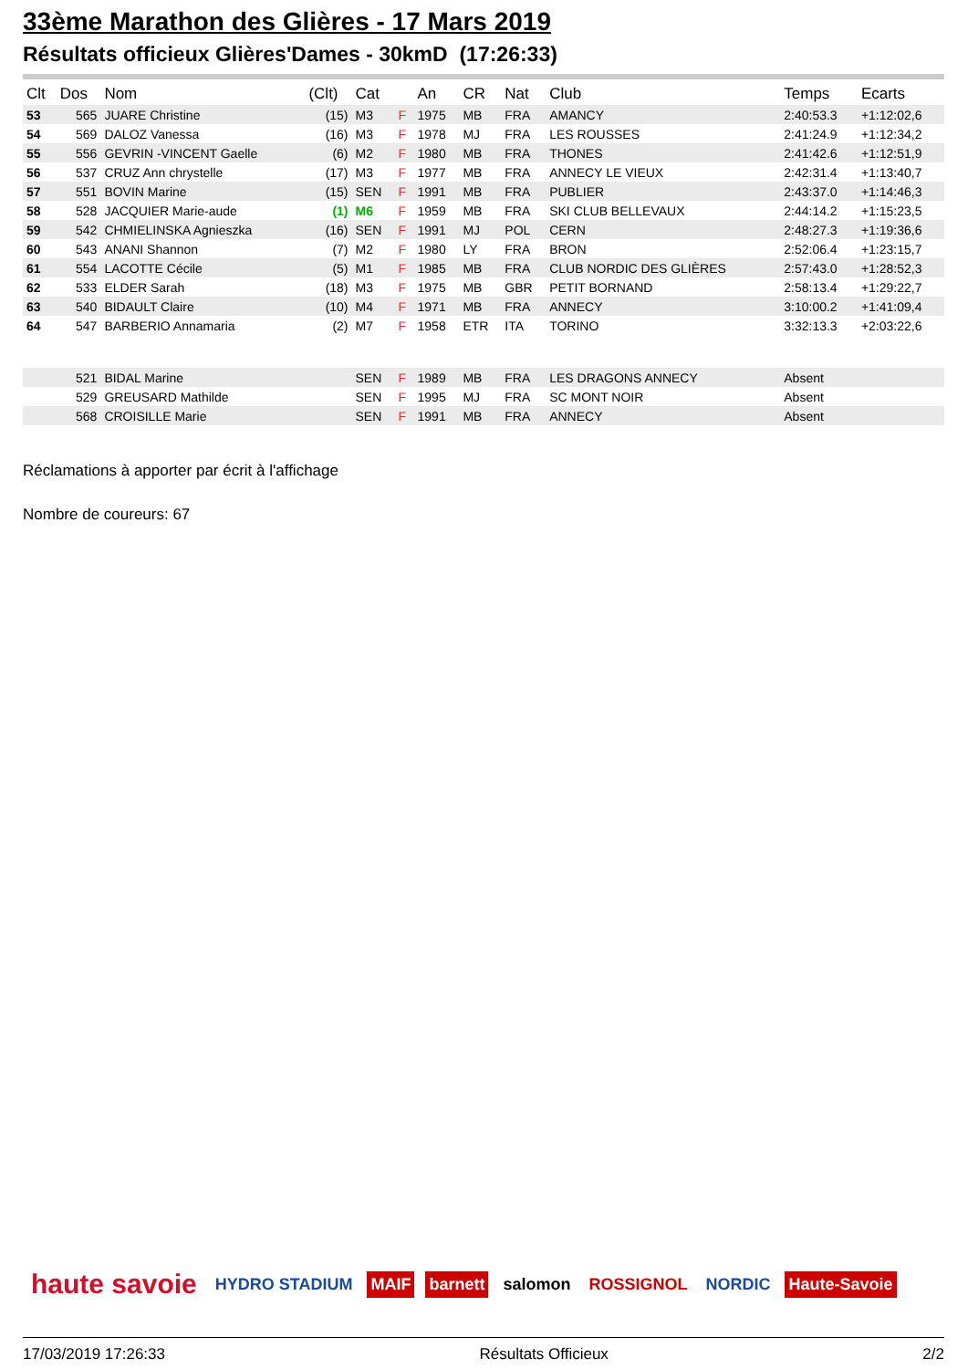33ème Marathon des Glières - 17 Mars 2019
Résultats officieux Glières'Dames - 30kmD (17:26:33)
| Clt | Dos | Nom | (Clt) | Cat | | An | CR | Nat | Club | Temps | Ecarts |
| --- | --- | --- | --- | --- | --- | --- | --- | --- | --- | --- | --- |
| 53 | 565 | JUARE Christine | (15) | M3 | F | 1975 | MB | FRA | AMANCY | 2:40:53.3 | +1:12:02,6 |
| 54 | 569 | DALOZ Vanessa | (16) | M3 | F | 1978 | MJ | FRA | LES ROUSSES | 2:41:24.9 | +1:12:34,2 |
| 55 | 556 | GEVRIN -VINCENT Gaelle | (6) | M2 | F | 1980 | MB | FRA | THONES | 2:41:42.6 | +1:12:51,9 |
| 56 | 537 | CRUZ Ann chrystelle | (17) | M3 | F | 1977 | MB | FRA | ANNECY LE VIEUX | 2:42:31.4 | +1:13:40,7 |
| 57 | 551 | BOVIN Marine | (15) | SEN | F | 1991 | MB | FRA | PUBLIER | 2:43:37.0 | +1:14:46,3 |
| 58 | 528 | JACQUIER Marie-aude | (1) | M6 | F | 1959 | MB | FRA | SKI CLUB BELLEVAUX | 2:44:14.2 | +1:15:23,5 |
| 59 | 542 | CHMIELINSKA Agnieszka | (16) | SEN | F | 1991 | MJ | POL | CERN | 2:48:27.3 | +1:19:36,6 |
| 60 | 543 | ANANI Shannon | (7) | M2 | F | 1980 | LY | FRA | BRON | 2:52:06.4 | +1:23:15,7 |
| 61 | 554 | LACOTTE Cécile | (5) | M1 | F | 1985 | MB | FRA | CLUB NORDIC DES GLIÈRES | 2:57:43.0 | +1:28:52,3 |
| 62 | 533 | ELDER Sarah | (18) | M3 | F | 1975 | MB | GBR | PETIT BORNAND | 2:58:13.4 | +1:29:22,7 |
| 63 | 540 | BIDAULT Claire | (10) | M4 | F | 1971 | MB | FRA | ANNECY | 3:10:00.2 | +1:41:09,4 |
| 64 | 547 | BARBERIO Annamaria | (2) | M7 | F | 1958 | ETR | ITA | TORINO | 3:32:13.3 | +2:03:22,6 |
| | 521 | BIDAL Marine | | SEN | F | 1989 | MB | FRA | LES DRAGONS ANNECY | Absent | |
| | 529 | GREUSARD Mathilde | | SEN | F | 1995 | MJ | FRA | SC MONT NOIR | Absent | |
| | 568 | CROISILLE Marie | | SEN | F | 1991 | MB | FRA | ANNECY | Absent | |
Réclamations à apporter par écrit à l'affichage
Nombre de coureurs: 67
haute savoie HYDRO STADIUM MAIF barnett salomon ROSSIGNOL NORDIC Haute-Savoie
17/03/2019 17:26:33 Résultats Officieux 2/2